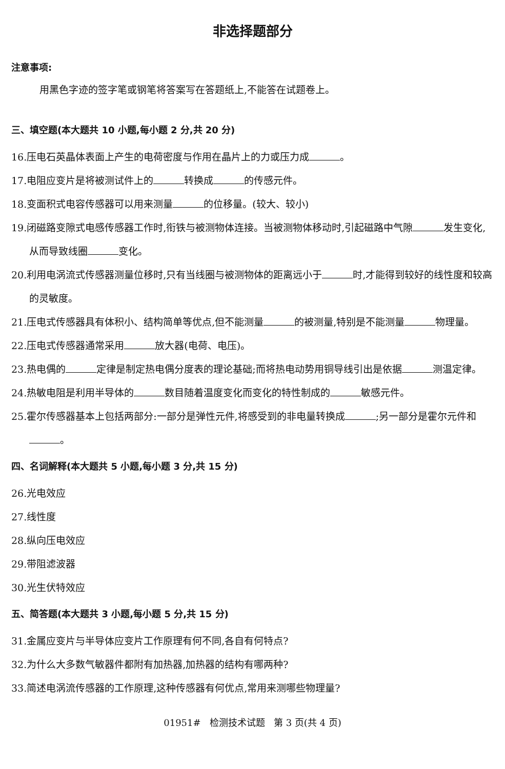非选择题部分
注意事项:
用黑色字迹的签字笔或钢笔将答案写在答题纸上,不能答在试题卷上。
三、填空题(本大题共 10 小题,每小题 2 分,共 20 分)
16.压电石英晶体表面上产生的电荷密度与作用在晶片上的力或压力成 。
17.电阻应变片是将被测试件上的 转换成 的传感元件。
18.变面积式电容传感器可以用来测量 的位移量。(较大、较小)
19.闭磁路变隙式电感传感器工作时,衔铁与被测物体连接。当被测物体移动时,引起磁路中气隙 发生变化,从而导致线圈 变化。
20.利用电涡流式传感器测量位移时,只有当线圈与被测物体的距离远小于 时,才能得到较好的线性度和较高的灵敏度。
21.压电式传感器具有体积小、结构简单等优点,但不能测量 的被测量,特别是不能测量 物理量。
22.压电式传感器通常采用 放大器(电荷、电压)。
23.热电偶的 定律是制定热电偶分度表的理论基础;而将热电动势用铜导线引出是依据 测温定律。
24.热敏电阻是利用半导体的 数目随着温度变化而变化的特性制成的 敏感元件。
25.霍尔传感器基本上包括两部分:一部分是弹性元件,将感受到的非电量转换成 ;另一部分是霍尔元件和 。
四、名词解释(本大题共 5 小题,每小题 3 分,共 15 分)
26.光电效应
27.线性度
28.纵向压电效应
29.带阻滤波器
30.光生伏特效应
五、简答题(本大题共 3 小题,每小题 5 分,共 15 分)
31.金属应变片与半导体应变片工作原理有何不同,各自有何特点?
32.为什么大多数气敏器件都附有加热器,加热器的结构有哪两种?
33.简述电涡流传感器的工作原理,这种传感器有何优点,常用来测哪些物理量?
01951# 检测技术试题 第 3 页(共 4 页)